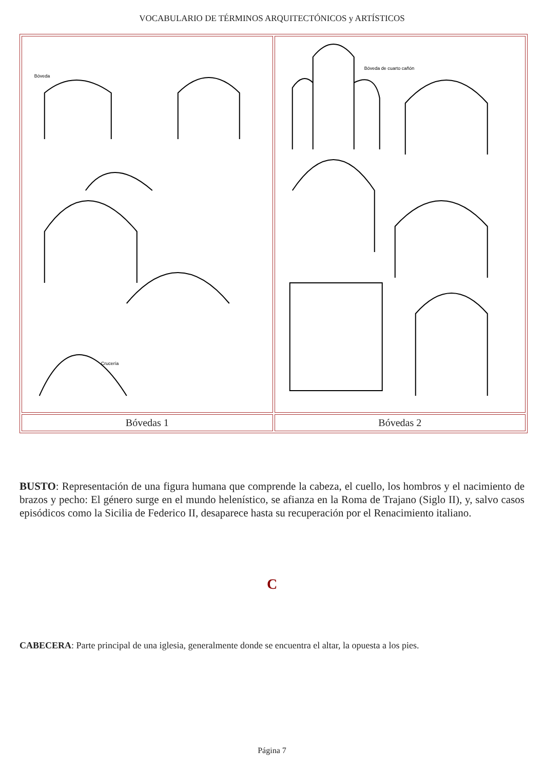VOCABULARIO DE TÉRMINOS ARQUITECTÓNICOS y ARTÍSTICOS
| Bóveda Crucería | Bóveda de cuarto cañón |
| Bóvedas 1 | Bóvedas 2 |
BUSTO: Representación de una figura humana que comprende la cabeza, el cuello, los hombros y el nacimiento de brazos y pecho: El género surge en el mundo helenístico, se afianza en la Roma de Trajano (Siglo II), y, salvo casos episódicos como la Sicilia de Federico II, desaparece hasta su recuperación por el Renacimiento italiano.
C
CABECERA: Parte principal de una iglesia, generalmente donde se encuentra el altar, la opuesta a los pies.
Página 7